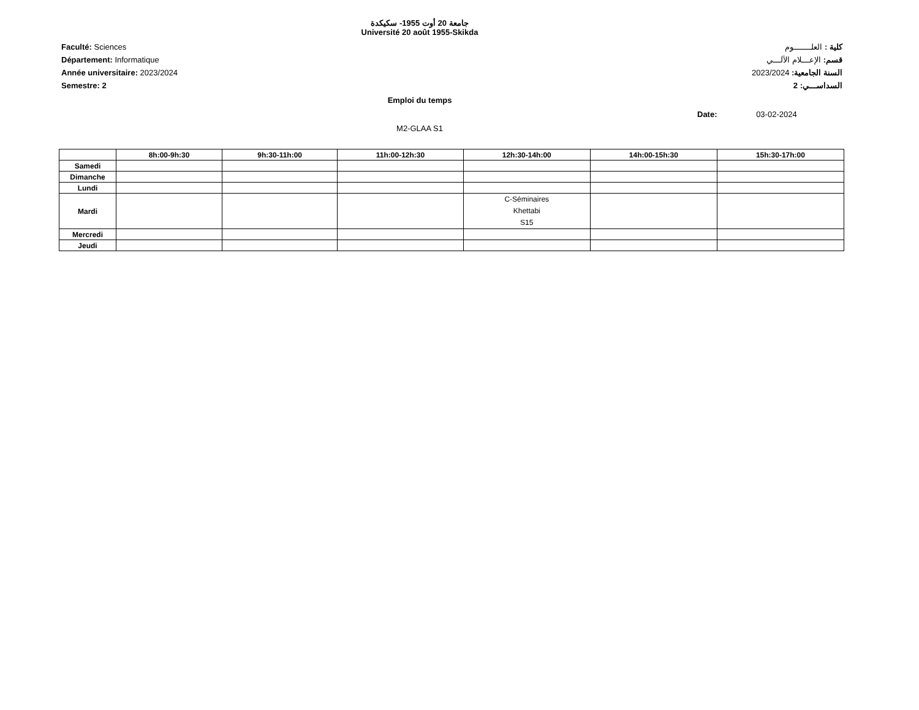جامعة 20 أوت 1955- سكيكدة
Université 20 août 1955-Skikda
Faculté: Sciences
Département: Informatique
Année universitaire: 2023/2024
Semestre: 2
كلية : العلـــــــوم
قسم: الإعـــلام الآلـــي
السنة الجامعية: 2023/2024
السداســـي: 2
Emploi du temps
Date: 03-02-2024
M2-GLAA S1
| | 8h:00-9h:30 | 9h:30-11h:00 | 11h:00-12h:30 | 12h:30-14h:00 | 14h:00-15h:30 | 15h:30-17h:00 |
| --- | --- | --- | --- | --- | --- | --- |
| Samedi | | | | | | |
| Dimanche | | | | | | |
| Lundi | | | | | | |
| Mardi | | | | C-Séminaires Khettabi S15 | | |
| Mercredi | | | | | | |
| Jeudi | | | | | | |